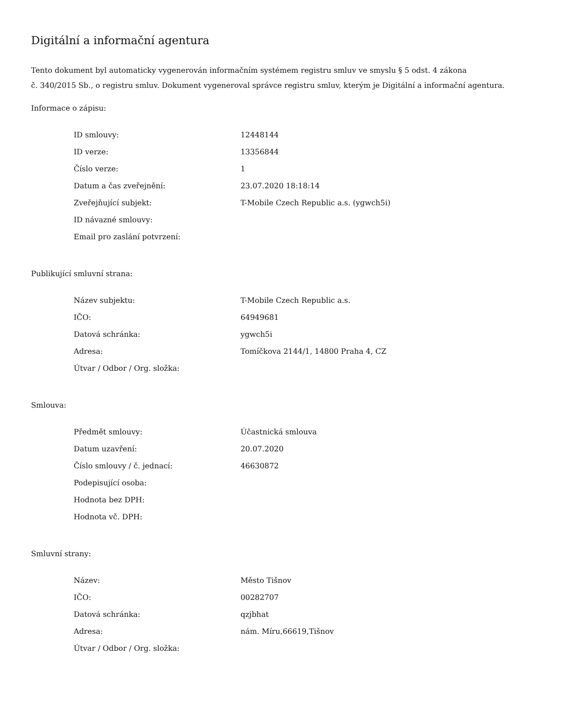Digitální a informační agentura
Tento dokument byl automaticky vygenerován informačním systémem registru smluv ve smyslu § 5 odst. 4 zákona
č. 340/2015 Sb., o registru smluv. Dokument vygeneroval správce registru smluv, kterým je Digitální a informační agentura.
Informace o zápisu:
| ID smlouvy: | 12448144 |
| ID verze: | 13356844 |
| Číslo verze: | 1 |
| Datum a čas zveřejnění: | 23.07.2020 18:18:14 |
| Zveřejňující subjekt: | T-Mobile Czech Republic a.s. (ygwch5i) |
| ID návazné smlouvy: | |
| Email pro zaslání potvrzení: | |
Publikující smluvní strana:
| Název subjektu: | T-Mobile Czech Republic a.s. |
| IČO: | 64949681 |
| Datová schránka: | ygwch5i |
| Adresa: | Tomíčkova 2144/1, 14800 Praha 4, CZ |
| Útvar / Odbor / Org. složka: | |
Smlouva:
| Předmět smlouvy: | Účastnická smlouva |
| Datum uzavření: | 20.07.2020 |
| Číslo smlouvy / č. jednací: | 46630872 |
| Podepisující osoba: | |
| Hodnota bez DPH: | |
| Hodnota vč. DPH: | |
Smluvní strany:
| Název: | Město Tišnov |
| IČO: | 00282707 |
| Datová schránka: | qzjbhat |
| Adresa: | nám. Míru,66619,Tišnov |
| Útvar / Odbor / Org. složka: | |